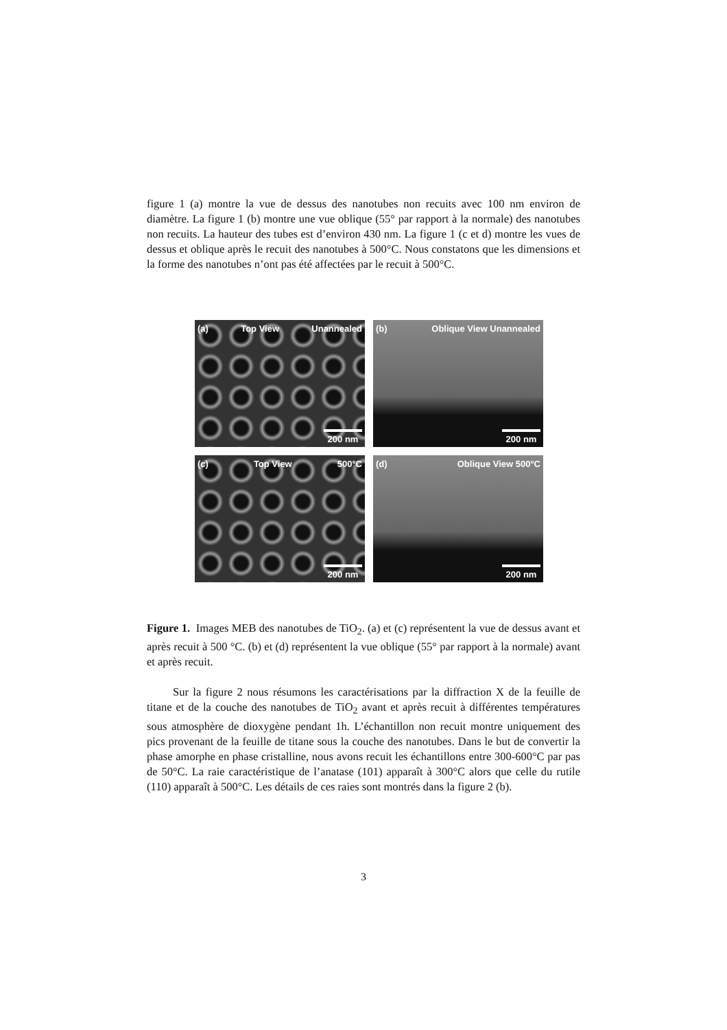figure 1 (a) montre la vue de dessus des nanotubes non recuits avec 100 nm environ de diamètre. La figure 1 (b) montre une vue oblique (55° par rapport à la normale) des nanotubes non recuits. La hauteur des tubes est d’environ 430 nm. La figure 1 (c et d) montre les vues de dessus et oblique après le recuit des nanotubes à 500°C. Nous constatons que les dimensions et la forme des nanotubes n’ont pas été affectées par le recuit à 500°C.
(a) Top View Unannealed
200 nm
(b) Oblique View Unannealed
200 nm
(c) Top View 500°C
200 nm
(d) Oblique View 500°C
200 nm
Figure 1. Images MEB des nanotubes de TiO<sub>2</sub>. (a) et (c) représentent la vue de dessus avant et après recuit à 500 °C. (b) et (d) représentent la vue oblique (55° par rapport à la normale) avant et après recuit.
Sur la figure 2 nous résumons les caractérisations par la diffraction X de la feuille de titane et de la couche des nanotubes de TiO<sub>2</sub> avant et après recuit à différentes températures sous atmosphère de dioxygène pendant 1h. L’échantillon non recuit montre uniquement des pics provenant de la feuille de titane sous la couche des nanotubes. Dans le but de convertir la phase amorphe en phase cristalline, nous avons recuit les échantillons entre 300-600°C par pas de 50°C. La raie caractéristique de l’anatase (101) apparaît à 300°C alors que celle du rutile (110) apparaît à 500°C. Les détails de ces raies sont montrés dans la figure 2 (b).
3